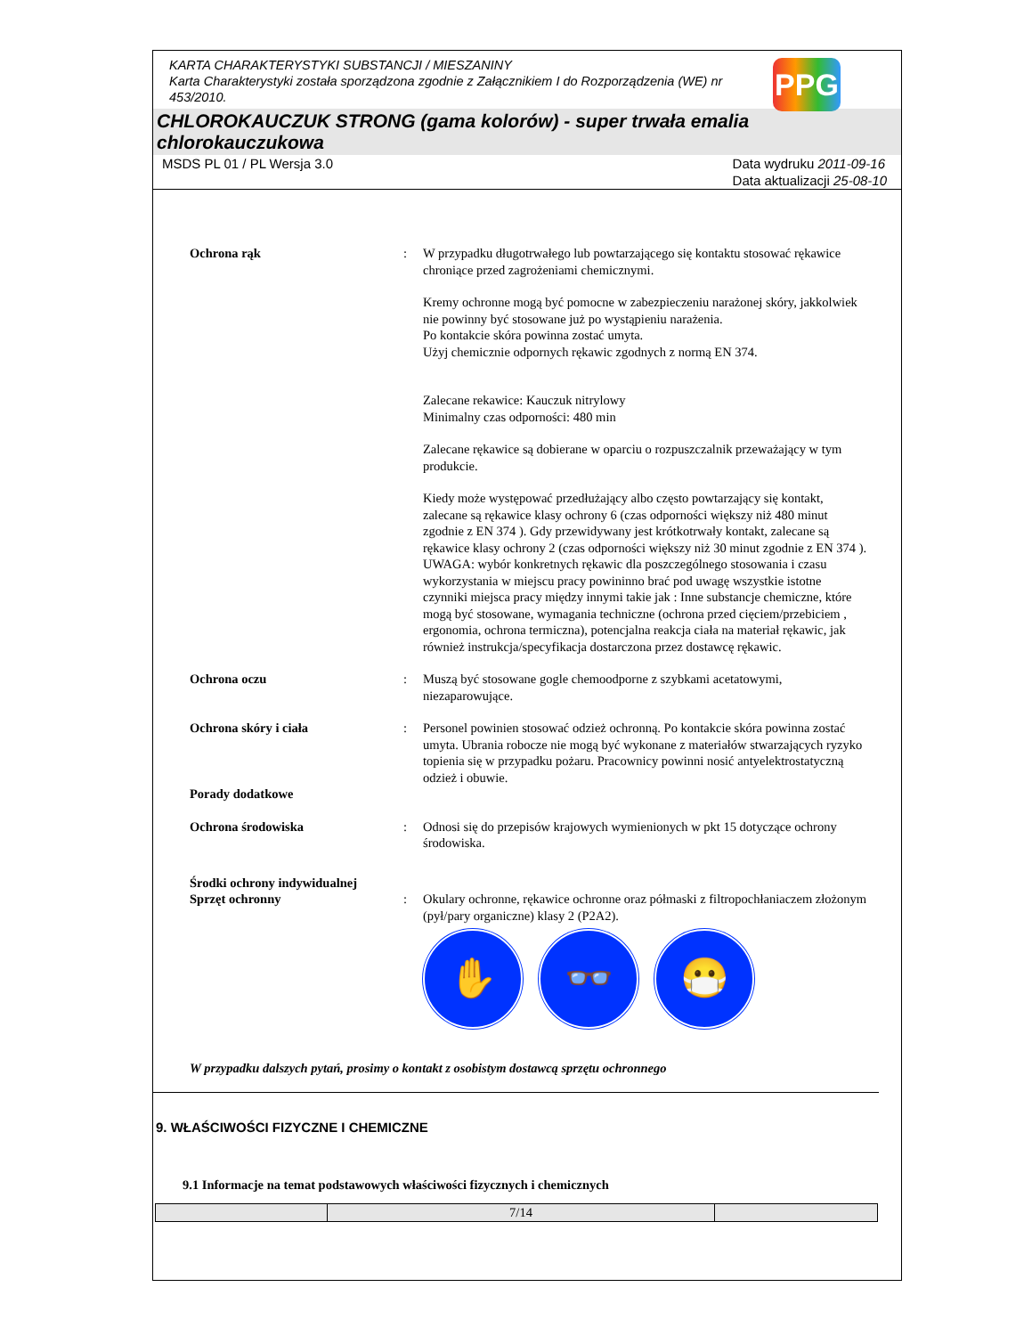PPG
KARTA CHARAKTERYSTYKI SUBSTANCJI / MIESZANINY
Karta Charakterystyki została sporządzona zgodnie z Załącznikiem I do Rozporządzenia (WE) nr 453/2010.
CHLOROKAUCZUK STRONG (gama kolorów) - super trwała emalia chlorokauczukowa
MSDS PL 01 / PL Wersja 3.0 Data wydruku 2011-09-16
Data aktualizacji 25-08-10
Ochrona rąk : W przypadku długotrwałego lub powtarzającego się kontaktu stosować rękawice chroniące przed zagrożeniami chemicznymi.
Kremy ochronne mogą być pomocne w zabezpieczeniu narażonej skóry, jakkolwiek nie powinny być stosowane już po wystąpieniu narażenia.
Po kontakcie skóra powinna zostać umyta.
Użyj chemicznie odpornych rękawic zgodnych z normą EN 374.
Zalecane rekawice: Kauczuk nitrylowy
Minimalny czas odporności: 480 min
Zalecane rękawice są dobierane w oparciu o rozpuszczalnik przeważający w tym produkcie.
Kiedy może występować przedłużający albo często powtarzający się kontakt, zalecane są rękawice klasy ochrony 6 (czas odporności większy niż 480 minut zgodnie z EN 374 ). Gdy przewidywany jest krótkotrwały kontakt, zalecane są rękawice klasy ochrony 2 (czas odporności większy niż 30 minut zgodnie z EN 374 ).
UWAGA: wybór konkretnych rękawic dla poszczególnego stosowania i czasu wykorzystania w miejscu pracy powininno brać pod uwagę wszystkie istotne czynniki miejsca pracy między innymi takie jak : Inne substancje chemiczne, które mogą być stosowane, wymagania techniczne (ochrona przed cięciem/przebiciem , ergonomia, ochrona termiczna), potencjalna reakcja ciała na materiał rękawic, jak również instrukcja/specyfikacja dostarczona przez dostawcę rękawic.
Ochrona oczu : Muszą być stosowane gogle chemoodporne z szybkami acetatowymi, niezaparowujące.
Ochrona skóry i ciała : Personel powinien stosować odzież ochronną. Po kontakcie skóra powinna zostać umyta. Ubrania robocze nie mogą być wykonane z materiałów stwarzających ryzyko topienia się w przypadku pożaru. Pracownicy powinni nosić antyelektrostatyczną odzież i obuwie.
Porady dodatkowe
Ochrona środowiska : Odnosi się do przepisów krajowych wymienionych w pkt 15 dotyczące ochrony środowiska.
Środki ochrony indywidualnej
Sprzęt ochronny
:
Okulary ochronne, rękawice ochronne oraz półmaski z filtropochłaniaczem złożonym (pył/pary organiczne) klasy 2 (P2A2).
✋ 👓 😷
W przypadku dalszych pytań, prosimy o kontakt z osobistym dostawcą sprzętu ochronnego
9. WŁAŚCIWOŚCI FIZYCZNE I CHEMICZNE
9.1 Informacje na temat podstawowych właściwości fizycznych i chemicznych
| | 7/14 | |